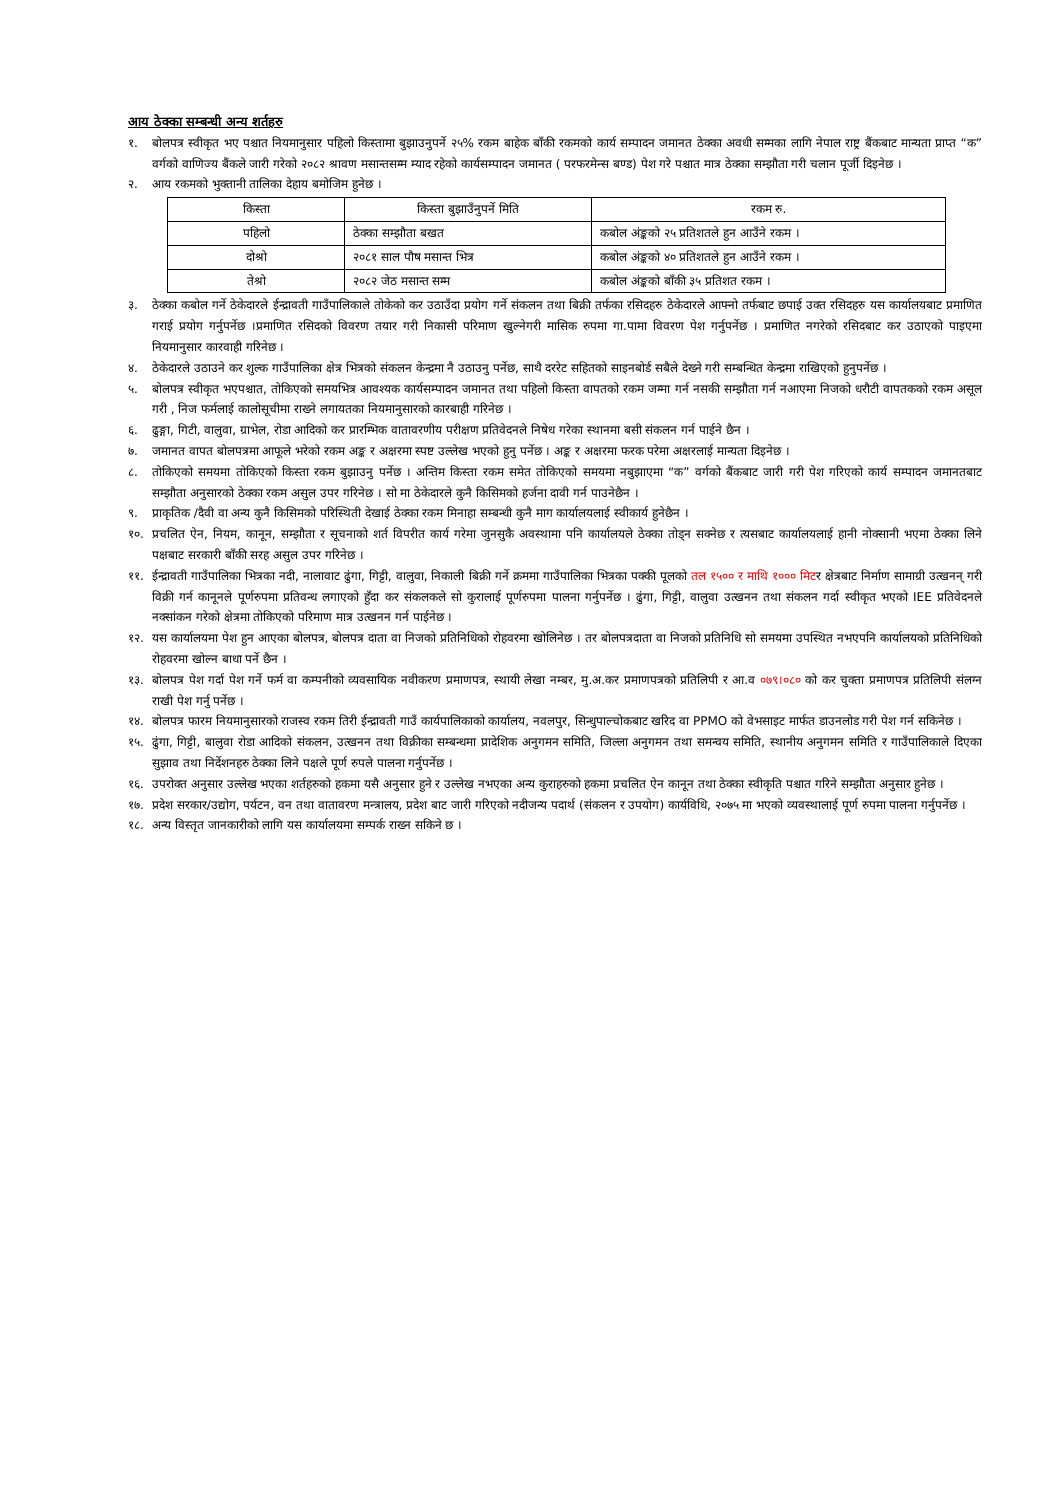आय ठेक्का सम्बन्धी अन्य शर्तहरु
१. बोलपत्र स्वीकृत भए पश्चात नियमानुसार पहिलो किस्तामा बुझाउनुपर्ने २५% रकम बाहेक बाँकी रकमको कार्य सम्पादन जमानत ठेक्का अवधी सम्मका लागि नेपाल राष्ट्र बैंकबाट मान्यता प्राप्त “क” वर्गको वाणिज्य बैंकले जारी गरेको २०८२ श्रावण मसान्तसम्म म्याद रहेको कार्यसम्पादन जमानत ( परफरमेन्स बण्ड) पेश गरे पश्चात मात्र ठेक्का सम्झौता गरी चलान पूर्जी दिइनेछ ।
२. आय रकमको भुक्तानी तालिका देहाय बमोजिम हुनेछ ।
| किस्ता | किस्ता बुझाउँनुपर्ने मिति | रकम रु. |
| पहिलो | ठेक्का सम्झौता बखत | कबोल अंङ्कको २५ प्रतिशतले हुन आउँने रकम । |
| दोश्रो | २०८१ साल पौष मसान्त भित्र | कबोल अंङ्कको ४० प्रतिशतले हुन आउँने रकम । |
| तेश्रो | २०८२ जेठ मसान्त सम्म | कबोल अंङ्कको बाँकी ३५ प्रतिशत रकम । |
३. ठेक्का कबोल गर्ने ठेकेदारले ईन्द्रावती गाउँपालिकाले तोकेको कर उठाउँदा प्रयोग गर्ने संकलन तथा बिक्री तर्फका रसिदहरु ठेकेदारले आफ्नो तर्फबाट छपाई उक्त रसिदहरु यस कार्यालयबाट प्रमाणित गराई प्रयोग गर्नुपर्नेछ ।प्रमाणित रसिदको विवरण तयार गरी निकासी परिमाण खुल्नेगरी मासिक रुपमा गा.पामा विवरण पेश गर्नुपर्नेछ । प्रमाणित नगरेको रसिदबाट कर उठाएको पाइएमा नियमानुसार कारवाही गरिनेछ ।
४. ठेकेदारले उठाउने कर शुल्क गाउँपालिका क्षेत्र भित्रको संकलन केन्द्रमा नै उठाउनु पर्नेछ, साथै दररेट सहितको साइनबोर्ड सबैले देख्ने गरी सम्बन्धित केन्द्रमा राखिएको हुनुपर्नेछ ।
५. बोलपत्र स्वीकृत भएपश्चात, तोकिएको समयभित्र आवश्यक कार्यसम्पादन जमानत तथा पहिलो किस्ता वापतको रकम जम्मा गर्न नसकी सम्झौता गर्न नआएमा निजको धरौटी वापतकको रकम असूल गरी , निज फर्मलाई कालोसूचीमा राख्ने लगायतका नियमानुसारको कारबाही गरिनेछ ।
६. ढुङ्गा, गिटी, वालुवा, ग्राभेल, रोडा आदिको कर प्रारम्भिक वातावरणीय परीक्षण प्रतिवेदनले निषेध गरेका स्थानमा बसी संकलन गर्न पाईने छैन ।
७. जमानत वापत बोलपत्रमा आफूले भरेको रकम अङ्क र अक्षरमा स्पष्ट उल्लेख भएको हुनु पर्नेछ । अङ्क र अक्षरमा फरक परेमा अक्षरलाई मान्यता दिइनेछ ।
८. तोकिएको समयमा तोकिएको किस्ता रकम बुझाउनु पर्नेछ । अन्तिम किस्ता रकम समेत तोकिएको समयमा नबुझाएमा “क” वर्गको बैंकबाट जारी गरी पेश गरिएको कार्य सम्पादन जमानतबाट सम्झौता अनुसारको ठेक्का रकम असुल उपर गरिनेछ । सो मा ठेकेदारले कुनै किसिमको हर्जना दावी गर्न पाउनेछैन ।
९. प्राकृतिक /दैवी वा अन्य कुनै किसिमको परिस्थिती देखाई ठेक्का रकम मिनाहा सम्बन्धी कुनै माग कार्यालयलाई स्वीकार्य हुनेछैन ।
१०. प्रचलित ऐन, नियम, कानून, सम्झौता र सूचनाको शर्त विपरीत कार्य गरेमा जुनसुकै अवस्थामा पनि कार्यालयले ठेक्का तोड्न सक्नेछ र त्यसबाट कार्यालयलाई हानी नोक्सानी भएमा ठेक्का लिने पक्षबाट सरकारी बाँकी सरह असुल उपर गरिनेछ ।
११. ईन्द्रावती गाउँपालिका भित्रका नदी, नालावाट ढुंगा, गिट्टी, वालुवा, निकाली बिक्री गर्ने क्रममा गाउँपालिका भित्रका पक्की पूलको तल १५०० र माथि १००० मिटर क्षेत्रबाट निर्माण सामाग्री उत्खनन् गरी विक्री गर्न कानूनले पूर्णरुपमा प्रतिवन्ध लगाएको हुँदा कर संकलकले सो कुरालाई पूर्णरुपमा पालना गर्नुपर्नेछ । ढुंगा, गिट्टी, वालुवा उत्खनन तथा संकलन गर्दा स्वीकृत भएको IEE प्रतिवेदनले नक्सांकन गरेको क्षेत्रमा तोकिएको परिमाण मात्र उत्खनन गर्न पाईनेछ ।
१२. यस कार्यालयमा पेश हुन आएका बोलपत्र, बोलपत्र दाता वा निजको प्रतिनिधिको रोहवरमा खोलिनेछ । तर बोलपत्रदाता वा निजको प्रतिनिधि सो समयमा उपस्थित नभएपनि कार्यालयको प्रतिनिधिको रोहवरमा खोल्न बाधा पर्ने छैन ।
१३. बोलपत्र पेश गर्दा पेश गर्ने फर्म वा कम्पनीको व्यवसायिक नवीकरण प्रमाणपत्र, स्थायी लेखा नम्बर, मु.अ.कर प्रमाणपत्रको प्रतिलिपी र आ.व ०७९।०८० को कर चुक्ता प्रमाणपत्र प्रतिलिपी संलग्न राखी पेश गर्नु पर्नेछ ।
१४. बोलपत्र फारम नियमानुसारको राजस्व रकम तिरी ईन्द्रावती गाउँ कार्यपालिकाको कार्यालय, नवलपुर, सिन्धुपाल्चोकबाट खरिद वा PPMO को वेभसाइट मार्फत डाउनलोड गरी पेश गर्न सकिनेछ ।
१५. ढुंगा, गिट्टी, बालुवा रोडा आदिको संकलन, उत्खनन तथा विक्रीका सम्बन्धमा प्रादेशिक अनुगमन समिति, जिल्ला अनुगमन तथा समन्वय समिति, स्थानीय अनुगमन समिति र गाउँपालिकाले दिएका सुझाव तथा निर्देशनहरु ठेक्का लिने पक्षले पूर्ण रुपले पालना गर्नुपर्नेछ ।
१६. उपरोक्त अनुसार उल्लेख भएका शर्तहरुको हकमा यसै अनुसार हुने र उल्लेख नभएका अन्य कुराहरुको हकमा प्रचलित ऐन कानून तथा ठेक्का स्वीकृति पश्चात गरिने सम्झौता अनुसार हुनेछ ।
१७. प्रदेश सरकार/उद्योग, पर्यटन, वन तथा वातावरण मन्त्रालय, प्रदेश बाट जारी गरिएको नदीजन्य पदार्थ (संकलन र उपयोग) कार्यविधि, २०७५ मा भएको व्यवस्थालाई पूर्ण रुपमा पालना गर्नुपर्नेछ ।
१८. अन्य विस्तृत जानकारीको लागि यस कार्यालयमा सम्पर्क राख्न सकिने छ ।